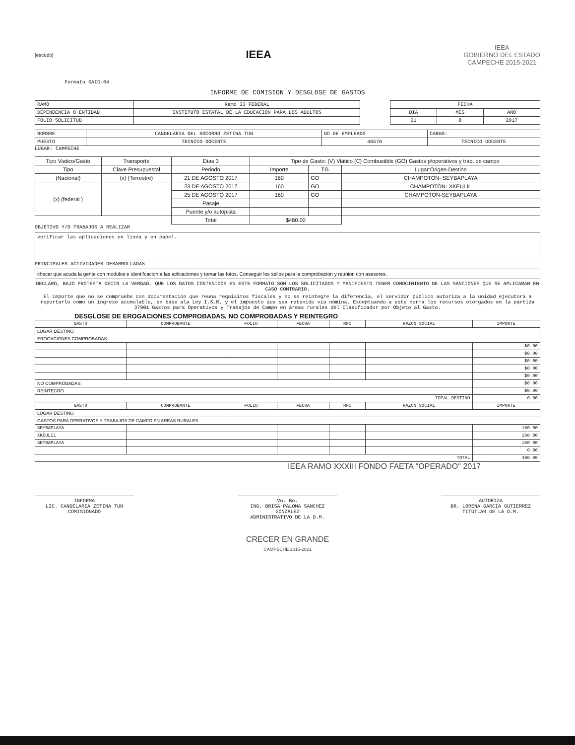[escudo]
IEEA
IEEA
GOBIERNO DEL ESTADO
CAMPECHE 2015-2021
Formato SAIG-04
INFORME DE COMISION Y DESGLOSE DE GASTOS
| RAMO | Ramo 33 FEDERAL |
| DEPENDENCIA O ENTIDAD | INSTITUTO ESTATAL DE LA EDUCACIÓN PARA LOS ADULTOS |
| FOLIO SOLICITUD | |
| FECHA | | |
| DIA | MES | AÑO |
| 21 | 8 | 2017 |
| NOMBRE | CANDELARIA DEL SOCORRO ZETINA TUN | NO DE EMPLEADO | CARGO: |
| PUESTO | TECNICO DOCENTE | 40570 | TECNICO DOCENTE |
LUGAR: CAMPECHE
| Tipo Viatico/Gasto | Transporte | Días 3 | Tipo de Gasto: (V) Viático (C) Combustible (GO) Gastos p/operativos y trab. de campo | | |
| --- | --- | --- | --- | --- | --- |
| Tipo | Clave Presupuestal | Periodo | Importe | TG | Lugar:Origen-Destino |
| (Nacional) | (x) (Terrestre) | 21 DE AGOSTO 2017 | 160 | GO | CHAMPOTON- SEYBAPLAYA |
| (x) (federal ) | | 23 DE AGOSTO 2017 | 160 | GO | CHAMPOTON- XKEULIL |
| | | 25 DE AGOSTO 2017 | 160 | GO | CHAMPOTON-SEYBAPLAYA |
| | | Pasaje | | | |
| | | Puente y/o autopista | | | |
| | | Total | $480.00 | | |
OBJETIVO Y/O TRABAJOS A REALIZAR
verificar las aplicaciones en linea y en papel.
PRINCIPALES ACTIVIDADES DESARROLLADAS
checar que acuda la gente con modulos e identifcacion a las aplicaciones y tomar las fotos. Conseguir los sellos para la comprobacion y reunion con asesores.
DECLARO, BAJO PROTESTA DECIR LA VERDAD, QUE LOS DATOS CONTENIDOS EN ESTE FORMATO SON LOS SOLICITADOS Y MANIFIESTO TENER CONOCIMIENTO DE LAS SANCIONES QUE SE APLICARAN EN CASO CONTRARIO.
El importe que no se compruebe con documentación que reuna requisitos fiscales y no se reintegre la diferencia, el servidor público autoriza a la unidad ejecutora a reportarlo como un ingreso acumulable, en base ala Ley I.S.R. y el impuesto que sea retenido vía nómina. Exceptuando a este norma los recursos otorgados en la partida 37901 Gastos para Operativos y Trabajos de Campo en áreas rurales del Clasificador por Objeto al Gasto.
DESGLOSE DE EROGACIONES COMPROBADAS, NO COMPROBADAS Y REINTEGRO
| GASTO | COMPROBANTE | FOLIO | FECHA | RFC | RAZON SOCIAL | IMPORTE |
| --- | --- | --- | --- | --- | --- | --- |
| LUGAR DESTINO | | | | | | |
| EROGACIONES COMPROBADAS: | | | | | | |
| | | | | | | $0.00 |
| | | | | | | $0.00 |
| | | | | | | $0.00 |
| | | | | | | $0.00 |
| | | | | | | $0.00 |
| NO COMPROBADAS: | | | | | | $0.00 |
| REINTEGRO | | | | | | $0.00 |
| TOTAL DESTINO | | | | | | 0.00 |
| GASTO | COMPROBANTE | FOLIO | FECHA | RFC | RAZON SOCIAL | IMPORTE |
| LUGAR DESTINO | | | | | | |
| GASTOS PARA OPERATIVOS Y TRABAJOS DE CAMPO EN AREAS RURALES | | | | | | |
| SEYBAPLAYA | | | | | | 160.00 |
| XKEULIL | | | | | | 160.00 |
| SEYBAPLAYA | | | | | | 160.00 |
| | | | | | | 0.00 |
| TOTAL | | | | | | 480.00 |
IEEA RAMO XXXIII FONDO FAETA "OPERADO" 2017
INFORMA
LIC. CANDELARIA ZETINA TUN
COMISIONADO
Vo. Bo.
ING. BRISA PALOMA SANCHEZ GONZALEZ
ADMINISTRATIVO DE LA D.M.
AUTORIZA
BR. LORENA GARCIA GUTIERREZ
TITUTLAR DE LA D.M.
CRECER EN GRANDE
CAMPECHE 2015-2021